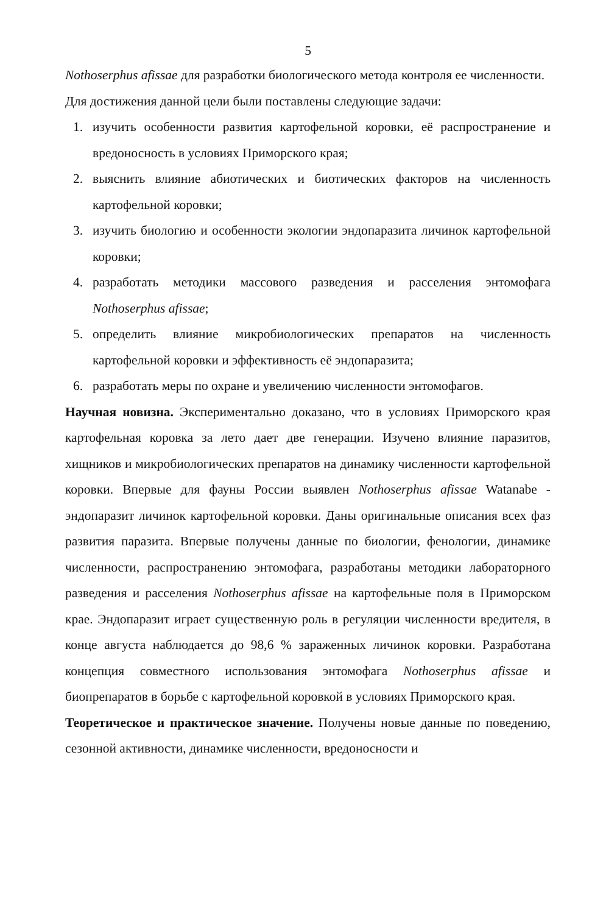5
Nothoserphus afissae для разработки биологического метода контроля ее численности.
Для достижения данной цели были поставлены следующие задачи:
1. изучить особенности развития картофельной коровки, её распространение и вредоносность в условиях Приморского края;
2. выяснить влияние абиотических и биотических факторов на численность картофельной коровки;
3. изучить биологию и особенности экологии эндопаразита личинок картофельной коровки;
4. разработать методики массового разведения и расселения энтомофага Nothoserphus afissae;
5. определить влияние микробиологических препаратов на численность картофельной коровки и эффективность её эндопаразита;
6. разработать меры по охране и увеличению численности энтомофагов.
Научная новизна. Экспериментально доказано, что в условиях Приморского края картофельная коровка за лето дает две генерации. Изучено влияние паразитов, хищников и микробиологических препаратов на динамику численности картофельной коровки. Впервые для фауны России выявлен Nothoserphus afissae Watanabe - эндопаразит личинок картофельной коровки. Даны оригинальные описания всех фаз развития паразита. Впервые получены данные по биологии, фенологии, динамике численности, распространению энтомофага, разработаны методики лабораторного разведения и расселения Nothoserphus afissae на картофельные поля в Приморском крае. Эндопаразит играет существенную роль в регуляции численности вредителя, в конце августа наблюдается до 98,6 % зараженных личинок коровки. Разработана концепция совместного использования энтомофага Nothoserphus afissae и биопрепаратов в борьбе с картофельной коровкой в условиях Приморского края.
Теоретическое и практическое значение. Получены новые данные по поведению, сезонной активности, динамике численности, вредоносности и